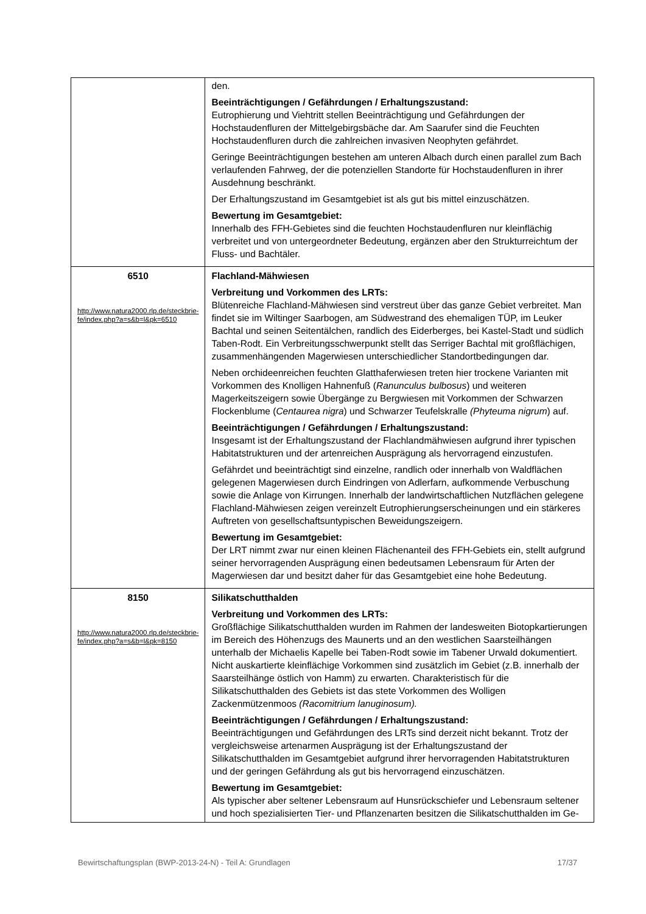| | den. Beeinträchtigungen / Gefährdungen / Erhaltungszustand: Eutrophierung und Viehtritt stellen Beeinträchtigung und Gefährdungen der Hochstaudenfluren der Mittelgebirgsbäche dar. Am Saarufer sind die Feuchten Hochstaudenfluren durch die zahlreichen invasiven Neophyten gefährdet. Geringe Beeinträchtigungen bestehen am unteren Albach durch einen parallel zum Bach verlaufenden Fahrweg, der die potenziellen Standorte für Hochstaudenfluren in ihrer Ausdehnung beschränkt. Der Erhaltungszustand im Gesamtgebiet ist als gut bis mittel einzuschätzen. Bewertung im Gesamtgebiet: Innerhalb des FFH-Gebietes sind die feuchten Hochstaudenfluren nur kleinflächig verbreitet und von untergeordneter Bedeutung, ergänzen aber den Strukturreichtum der Fluss- und Bachtäler. |
| 6510 http://www.natura2000.rlp.de/steckbrie-fe/index.php?a=s&b=l&pk=6510 | Flachland-Mähwiesen Verbreitung und Vorkommen des LRTs: Blütenreiche Flachland-Mähwiesen sind verstreut über das ganze Gebiet verbreitet. Man findet sie im Wiltinger Saarbogen, am Südwestrand des ehemaligen TÜP, im Leuker Bachtal und seinen Seitentälchen, randlich des Eiderberges, bei Kastel-Stadt und südlich Taben-Rodt. Ein Verbreitungsschwerpunkt stellt das Serriger Bachtal mit großflächigen, zusammenhängenden Magerwiesen unterschiedlicher Standortbedingungen dar. Neben orchideenreichen feuchten Glatthaferwiesen treten hier trockene Varianten mit Vorkommen des Knolligen Hahnenfuß ( Ranunculus bulbosus ) und weiteren Magerkeitszeigern sowie Übergänge zu Bergwiesen mit Vorkommen der Schwarzen Flockenblume ( Centaurea nigra ) und Schwarzer Teufelskralle (Phyteuma nigrum ) auf. Beeinträchtigungen / Gefährdungen / Erhaltungszustand: Insgesamt ist der Erhaltungszustand der Flachlandmähwiesen aufgrund ihrer typischen Habitatstrukturen und der artenreichen Ausprägung als hervorragend einzustufen. Gefährdet und beeinträchtigt sind einzelne, randlich oder innerhalb von Waldflächen gelegenen Magerwiesen durch Eindringen von Adlerfarn, aufkommende Verbuschung sowie die Anlage von Kirrungen. Innerhalb der landwirtschaftlichen Nutzflächen gelegene Flachland-Mähwiesen zeigen vereinzelt Eutrophierungserscheinungen und ein stärkeres Auftreten von gesellschaftsuntypischen Beweidungszeigern. Bewertung im Gesamtgebiet: Der LRT nimmt zwar nur einen kleinen Flächenanteil des FFH-Gebiets ein, stellt aufgrund seiner hervorragenden Ausprägung einen bedeutsamen Lebensraum für Arten der Magerwiesen dar und besitzt daher für das Gesamtgebiet eine hohe Bedeutung. |
| 8150 http://www.natura2000.rlp.de/steckbrie-fe/index.php?a=s&b=l&pk=8150 | Silikatschutthalden Verbreitung und Vorkommen des LRTs: Großflächige Silikatschutthalden wurden im Rahmen der landesweiten Biotopkartierungen im Bereich des Höhenzugs des Maunerts und an den westlichen Saarsteilhängen unterhalb der Michaelis Kapelle bei Taben-Rodt sowie im Tabener Urwald dokumentiert. Nicht auskartierte kleinflächige Vorkommen sind zusätzlich im Gebiet (z.B. innerhalb der Saarsteilhänge östlich von Hamm) zu erwarten. Charakteristisch für die Silikatschutthalden des Gebiets ist das stete Vorkommen des Wolligen Zackenmützenmoos (Racomitrium lanuginosum). Beeinträchtigungen / Gefährdungen / Erhaltungszustand: Beeinträchtigungen und Gefährdungen des LRTs sind derzeit nicht bekannt. Trotz der vergleichsweise artenarmen Ausprägung ist der Erhaltungszustand der Silikatschutthalden im Gesamtgebiet aufgrund ihrer hervorragenden Habitatstrukturen und der geringen Gefährdung als gut bis hervorragend einzuschätzen. Bewertung im Gesamtgebiet: Als typischer aber seltener Lebensraum auf Hunsrückschiefer und Lebensraum seltener und hoch spezialisierten Tier- und Pflanzenarten besitzen die Silikatschutthalden im Ge- |
Bewirtschaftungsplan (BWP-2013-24-N) - Teil A: Grundlagen 17/37